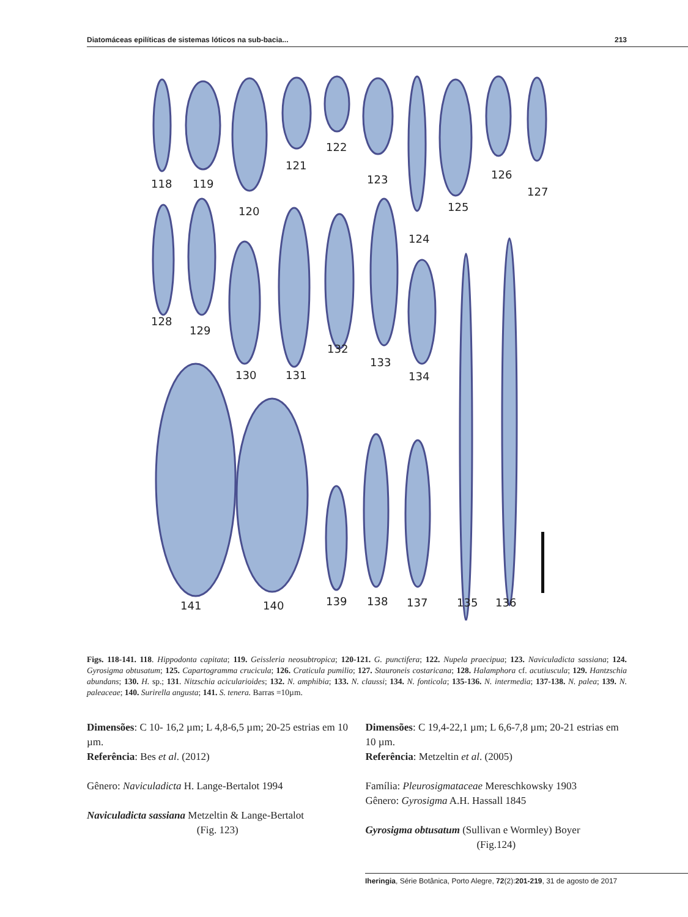Diatomáceas epilíticas de sistemas lóticos na sub-bacia... 213
118 119
120
121
122
123
124
125
126
127
128
129
130 131
132
133
134
141 140 139 138 137 135 136
Figs. 118-141. 118. Hippodonta capitata; 119. Geissleria neosubtropica; 120-121. G. punctifera; 122. Nupela praecipua; 123. Naviculadicta sassiana; 124. Gyrosigma obtusatum; 125. Capartogramma crucicula; 126. Craticula pumilio; 127. Stauroneis costaricana; 128. Halamphora cf. acutiuscula; 129. Hantzschia abundans; 130. H. sp.; 131. Nitzschia acicularioides; 132. N. amphibia; 133. N. claussi; 134. N. fonticola; 135-136. N. intermedia; 137-138. N. palea; 139. N. paleaceae; 140. Surirella angusta; 141. S. tenera. Barras =10µm.
Dimensões: C 10- 16,2 µm; L 4,8-6,5 µm; 20-25 estrias em 10 µm.
Referência: Bes et al. (2012)
Gênero: Naviculadicta H. Lange-Bertalot 1994
Naviculadicta sassiana Metzeltin & Lange-Bertalot
(Fig. 123)
Dimensões: C 19,4-22,1 µm; L 6,6-7,8 µm; 20-21 estrias em 10 µm.
Referência: Metzeltin et al. (2005)
Família: Pleurosigmataceae Mereschkowsky 1903
Gênero: Gyrosigma A.H. Hassall 1845
Gyrosigma obtusatum (Sullivan e Wormley) Boyer
(Fig.124)
Iheringia, Série Botânica, Porto Alegre, 72(2):201-219, 31 de agosto de 2017